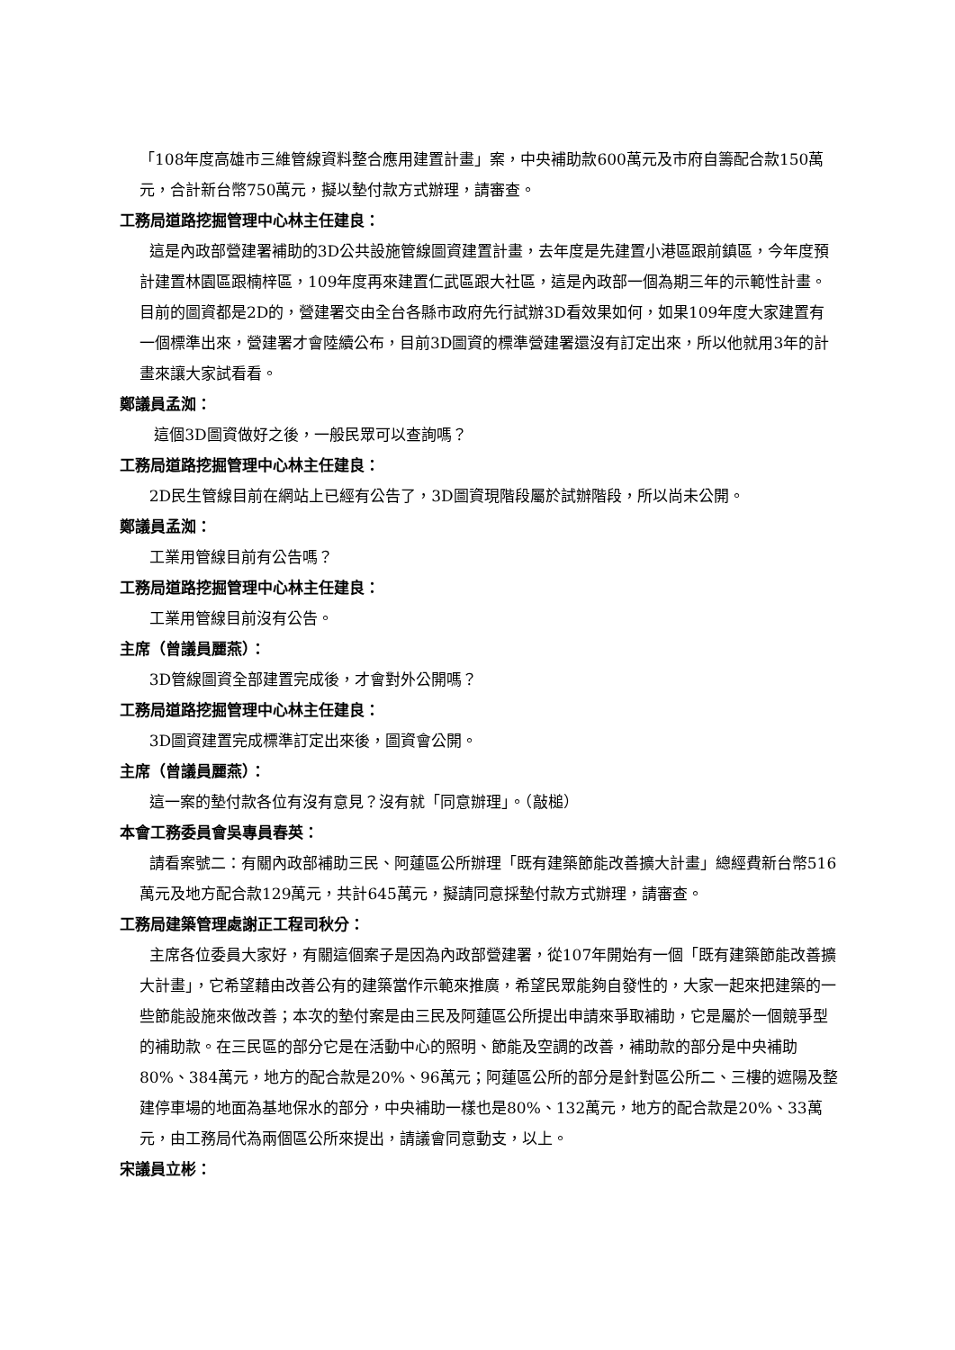「108年度高雄市三維管線資料整合應用建置計畫」案，中央補助款600萬元及市府自籌配合款150萬元，合計新台幣750萬元，擬以墊付款方式辦理，請審查。
工務局道路挖掘管理中心林主任建良：
這是內政部營建署補助的3D公共設施管線圖資建置計畫，去年度是先建置小港區跟前鎮區，今年度預計建置林園區跟楠梓區，109年度再來建置仁武區跟大社區，這是內政部一個為期三年的示範性計畫。目前的圖資都是2D的，營建署交由全台各縣市政府先行試辦3D看效果如何，如果109年度大家建置有一個標準出來，營建署才會陸續公布，目前3D圖資的標準營建署還沒有訂定出來，所以他就用3年的計畫來讓大家試看看。
鄭議員孟洳：
這個3D圖資做好之後，一般民眾可以查詢嗎？
工務局道路挖掘管理中心林主任建良：
2D民生管線目前在網站上已經有公告了，3D圖資現階段屬於試辦階段，所以尚未公開。
鄭議員孟洳：
工業用管線目前有公告嗎？
工務局道路挖掘管理中心林主任建良：
工業用管線目前沒有公告。
主席（曾議員麗燕）：
3D管線圖資全部建置完成後，才會對外公開嗎？
工務局道路挖掘管理中心林主任建良：
3D圖資建置完成標準訂定出來後，圖資會公開。
主席（曾議員麗燕）：
這一案的墊付款各位有沒有意見？沒有就「同意辦理」。（敲槌）
本會工務委員會吳專員春英：
請看案號二：有關內政部補助三民、阿蓮區公所辦理「既有建築節能改善擴大計畫」總經費新台幣516萬元及地方配合款129萬元，共計645萬元，擬請同意採墊付款方式辦理，請審查。
工務局建築管理處謝正工程司秋分：
主席各位委員大家好，有關這個案子是因為內政部營建署，從107年開始有一個「既有建築節能改善擴大計畫」，它希望藉由改善公有的建築當作示範來推廣，希望民眾能夠自發性的，大家一起來把建築的一些節能設施來做改善；本次的墊付案是由三民及阿蓮區公所提出申請來爭取補助，它是屬於一個競爭型的補助款。在三民區的部分它是在活動中心的照明、節能及空調的改善，補助款的部分是中央補助80%、384萬元，地方的配合款是20%、96萬元；阿蓮區公所的部分是針對區公所二、三樓的遮陽及整建停車場的地面為基地保水的部分，中央補助一樣也是80%、132萬元，地方的配合款是20%、33萬元，由工務局代為兩個區公所來提出，請議會同意動支，以上。
宋議員立彬：